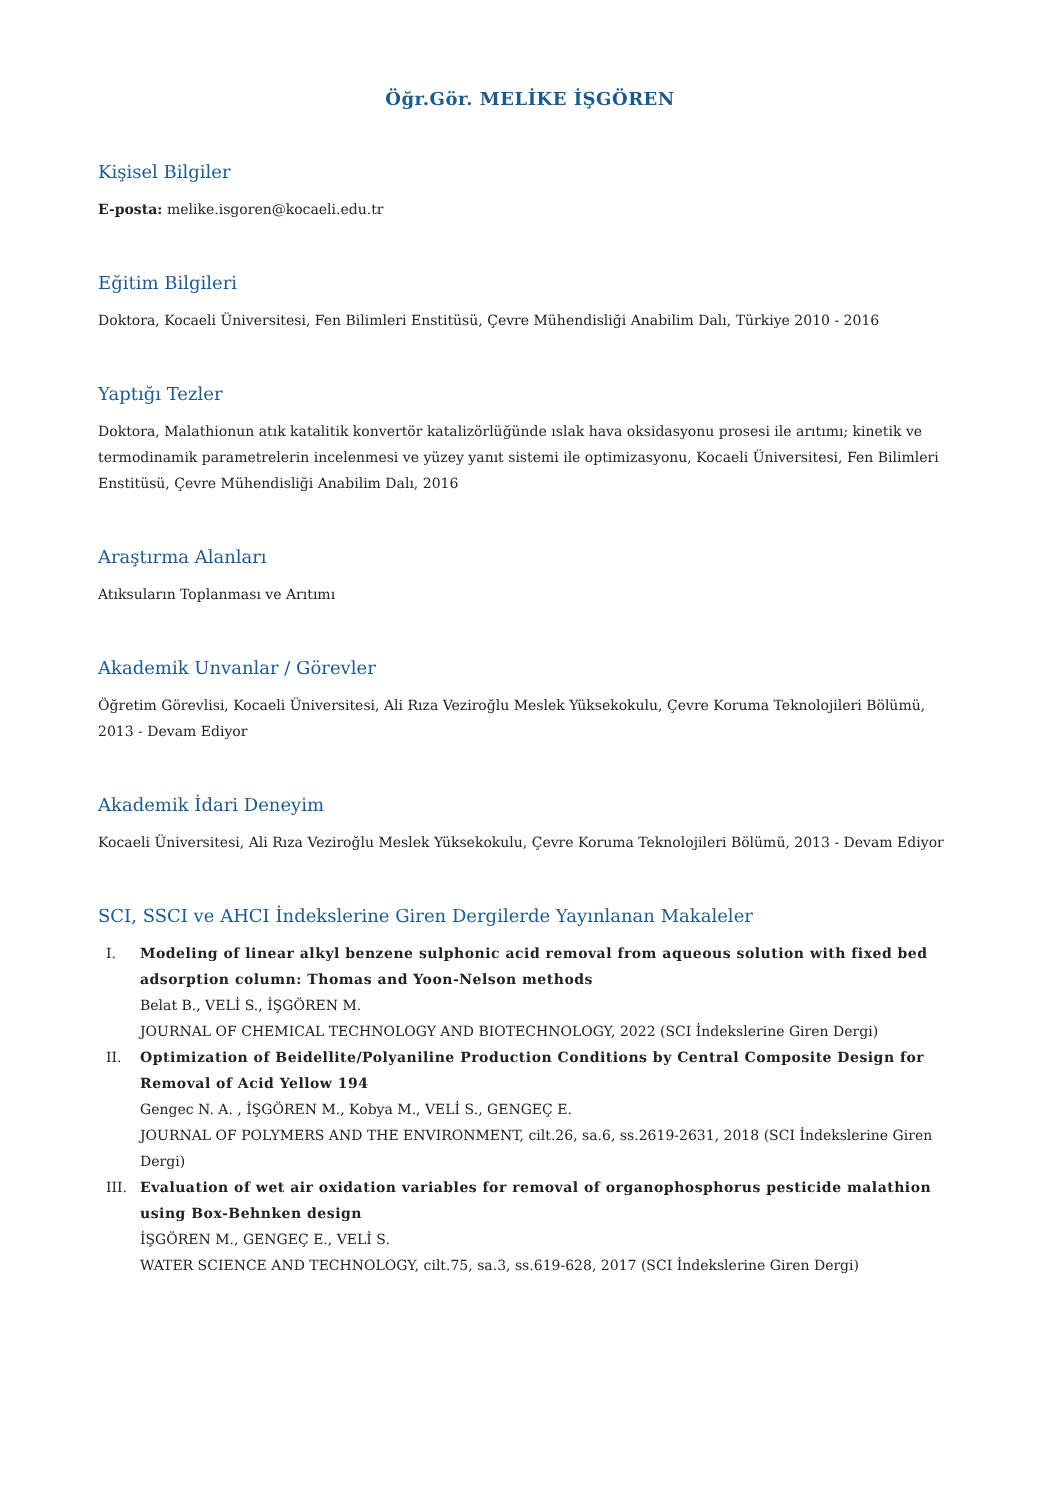Öğr.Gör. MELİKE İŞGÖREN
Kişisel Bilgiler
E-posta: melike.isgoren@kocaeli.edu.tr
Eğitim Bilgileri
Doktora, Kocaeli Üniversitesi, Fen Bilimleri Enstitüsü, Çevre Mühendisliği Anabilim Dalı, Türkiye 2010 - 2016
Yaptığı Tezler
Doktora, Malathionun atık katalitik konvertör katalizörlüğünde ıslak hava oksidasyonu prosesi ile arıtımı; kinetik ve termodinamik parametrelerin incelenmesi ve yüzey yanıt sistemi ile optimizasyonu, Kocaeli Üniversitesi, Fen Bilimleri Enstitüsü, Çevre Mühendisliği Anabilim Dalı, 2016
Araştırma Alanları
Atıksuların Toplanması ve Arıtımı
Akademik Unvanlar / Görevler
Öğretim Görevlisi, Kocaeli Üniversitesi, Ali Rıza Veziroğlu Meslek Yüksekokulu, Çevre Koruma Teknolojileri Bölümü, 2013 - Devam Ediyor
Akademik İdari Deneyim
Kocaeli Üniversitesi, Ali Rıza Veziroğlu Meslek Yüksekokulu, Çevre Koruma Teknolojileri Bölümü, 2013 - Devam Ediyor
SCI, SSCI ve AHCI İndekslerine Giren Dergilerde Yayınlanan Makaleler
I. Modeling of linear alkyl benzene sulphonic acid removal from aqueous solution with fixed bed adsorption column: Thomas and Yoon-Nelson methods
Belat B., VELİ S., İŞGÖREN M.
JOURNAL OF CHEMICAL TECHNOLOGY AND BIOTECHNOLOGY, 2022 (SCI İndekslerine Giren Dergi)
II. Optimization of Beidellite/Polyaniline Production Conditions by Central Composite Design for Removal of Acid Yellow 194
Gengec N. A. , İŞGÖREN M., Kobya M., VELİ S., GENGEÇ E.
JOURNAL OF POLYMERS AND THE ENVIRONMENT, cilt.26, sa.6, ss.2619-2631, 2018 (SCI İndekslerine Giren Dergi)
III. Evaluation of wet air oxidation variables for removal of organophosphorus pesticide malathion using Box-Behnken design
İŞGÖREN M., GENGEÇ E., VELİ S.
WATER SCIENCE AND TECHNOLOGY, cilt.75, sa.3, ss.619-628, 2017 (SCI İndekslerine Giren Dergi)